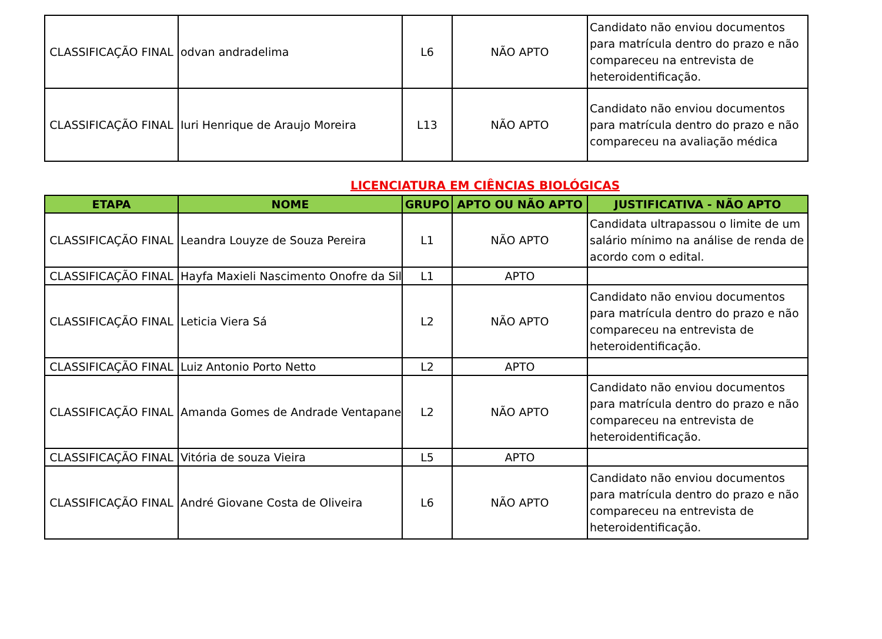| CLASSIFICAÇÃO FINAL | odvan andradelima | L6 | NÃO APTO | Candidato não enviou documentos para matrícula dentro do prazo e não compareceu na entrevista de heteroidentificação. |
| CLASSIFICAÇÃO FINAL | Iuri Henrique de Araujo Moreira | L13 | NÃO APTO | Candidato não enviou documentos para matrícula dentro do prazo e não compareceu na avaliação médica |
LICENCIATURA EM CIÊNCIAS BIOLÓGICAS
| ETAPA | NOME | GRUPO | APTO OU NÃO APTO | JUSTIFICATIVA - NÃO APTO |
| --- | --- | --- | --- | --- |
| CLASSIFICAÇÃO FINAL | Leandra Louyze de Souza Pereira | L1 | NÃO APTO | Candidata ultrapassou o limite de um salário mínimo na análise de renda de acordo com o edital. |
| CLASSIFICAÇÃO FINAL | Hayfa Maxieli Nascimento Onofre da Sil | L1 | APTO | |
| CLASSIFICAÇÃO FINAL | Leticia Viera Sá | L2 | NÃO APTO | Candidato não enviou documentos para matrícula dentro do prazo e não compareceu na entrevista de heteroidentificação. |
| CLASSIFICAÇÃO FINAL | Luiz Antonio Porto Netto | L2 | APTO | |
| CLASSIFICAÇÃO FINAL | Amanda Gomes de Andrade Ventapane | L2 | NÃO APTO | Candidato não enviou documentos para matrícula dentro do prazo e não compareceu na entrevista de heteroidentificação. |
| CLASSIFICAÇÃO FINAL | Vitória de souza Vieira | L5 | APTO | |
| CLASSIFICAÇÃO FINAL | André Giovane Costa de Oliveira | L6 | NÃO APTO | Candidato não enviou documentos para matrícula dentro do prazo e não compareceu na entrevista de heteroidentificação. |